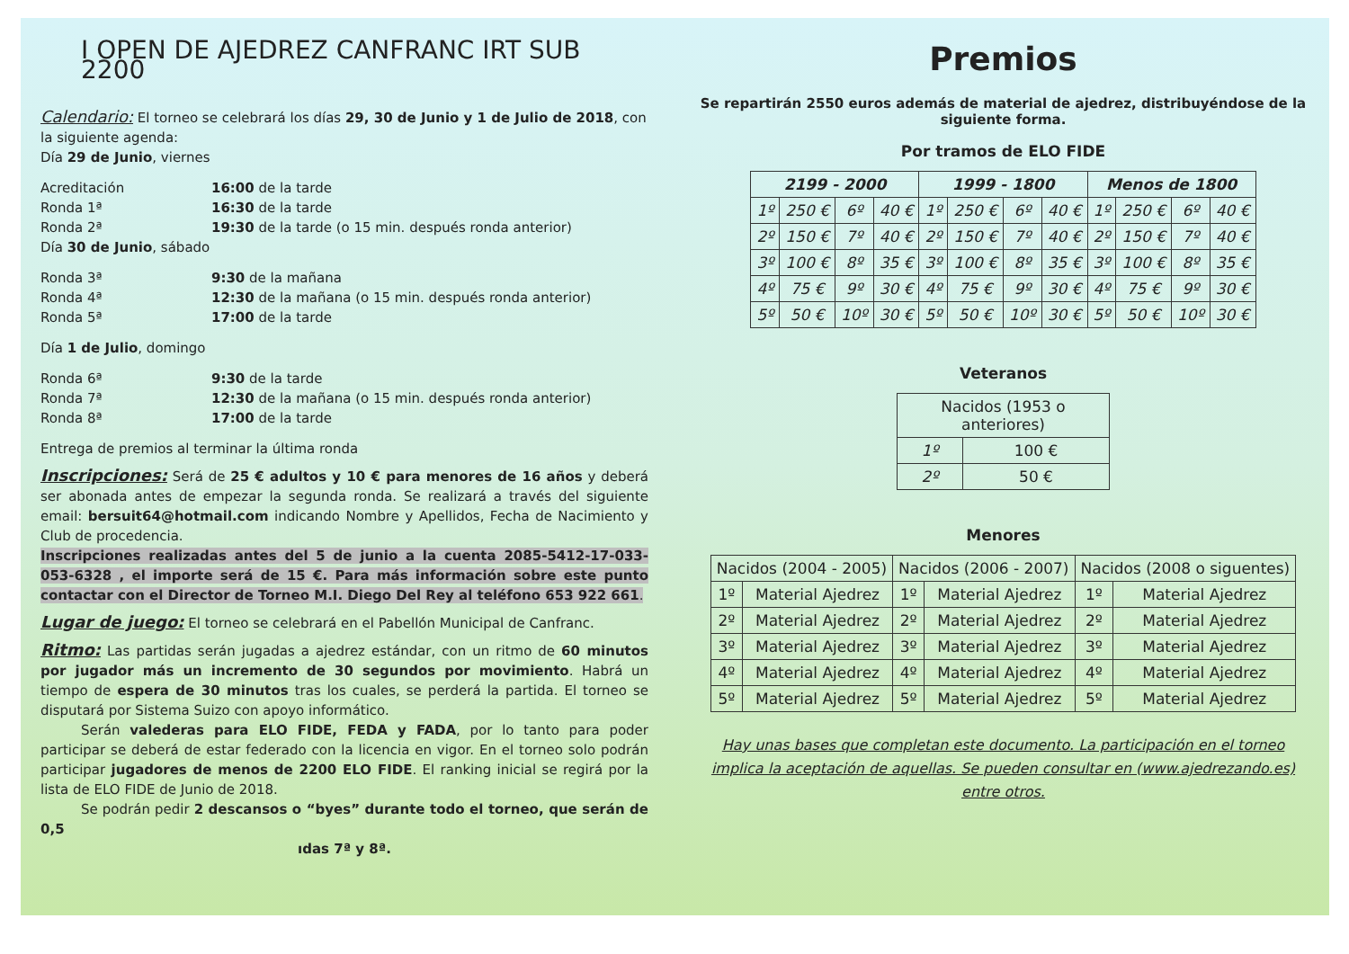I OPEN DE AJEDREZ CANFRANC IRT SUB 2200
Calendario: El torneo se celebrará los días 29, 30 de Junio y 1 de Julio de 2018, con la siguiente agenda:
Día 29 de Junio, viernes
Acreditación 16:00 de la tarde Ronda 1ª 16:30 de la tarde Ronda 2ª 19:30 de la tarde (o 15 min. después ronda anterior)
Día 30 de Junio, sábado
Ronda 3ª 9:30 de la mañana Ronda 4ª 12:30 de la mañana (o 15 min. después ronda anterior) Ronda 5ª 17:00 de la tarde
Día 1 de Julio, domingo
Ronda 6ª 9:30 de la tarde Ronda 7ª 12:30 de la mañana (o 15 min. después ronda anterior) Ronda 8ª 17:00 de la tarde
Entrega de premios al terminar la última ronda
Inscripciones: Será de 25 € adultos y 10 € para menores de 16 años y deberá ser abonada antes de empezar la segunda ronda. Se realizará a través del siguiente email: bersuit64@hotmail.com indicando Nombre y Apellidos, Fecha de Nacimiento y Club de procedencia.
Inscripciones realizadas antes del 5 de junio a la cuenta 2085-5412-17-033-053-6328 , el importe será de 15 €. Para más información sobre este punto contactar con el Director de Torneo M.I. Diego Del Rey al teléfono 653 922 661.
Lugar de juego: El torneo se celebrará en el Pabellón Municipal de Canfranc.
Ritmo: Las partidas serán jugadas a ajedrez estándar, con un ritmo de 60 minutos por jugador más un incremento de 30 segundos por movimiento. Habrá un tiempo de espera de 30 minutos tras los cuales, se perderá la partida. El torneo se disputará por Sistema Suizo con apoyo informático.
   Serán valederas para ELO FIDE, FEDA y FADA, por lo tanto para poder participar se deberá de estar federado con la licencia en vigor. En el torneo solo podrán participar jugadores de menos de 2200 ELO FIDE. El ranking inicial se regirá por la lista de ELO FIDE de Junio de 2018.
   Se podrán pedir 2 descansos o “byes” durante todo el torneo, que serán de 0,5
ıdas 7ª y 8ª.
Premios
Se repartirán 2550 euros además de material de ajedrez, distribuyéndose de la siguiente forma.
Por tramos de ELO FIDE
| 2199 - 2000 | | | | 1999 - 1800 | | | | Menos de 1800 | | | |
| --- | --- | --- | --- | --- | --- | --- | --- | --- | --- | --- | --- |
| 1º | 250 € | 6º | 40 € | 1º | 250 € | 6º | 40 € | 1º | 250 € | 6º | 40 € |
| 2º | 150 € | 7º | 40 € | 2º | 150 € | 7º | 40 € | 2º | 150 € | 7º | 40 € |
| 3º | 100 € | 8º | 35 € | 3º | 100 € | 8º | 35 € | 3º | 100 € | 8º | 35 € |
| 4º | 75 € | 9º | 30 € | 4º | 75 € | 9º | 30 € | 4º | 75 € | 9º | 30 € |
| 5º | 50 € | 10º | 30 € | 5º | 50 € | 10º | 30 € | 5º | 50 € | 10º | 30 € |
Veteranos
| Nacidos (1953 o anteriores) | |
| --- | --- |
| 1º | 100 € |
| 2º | 50 € |
Menores
| Nacidos (2004 - 2005) | | Nacidos (2006 - 2007) | | Nacidos (2008 o siguentes) | |
| --- | --- | --- | --- | --- | --- |
| 1º | Material Ajedrez | 1º | Material Ajedrez | 1º | Material Ajedrez |
| 2º | Material Ajedrez | 2º | Material Ajedrez | 2º | Material Ajedrez |
| 3º | Material Ajedrez | 3º | Material Ajedrez | 3º | Material Ajedrez |
| 4º | Material Ajedrez | 4º | Material Ajedrez | 4º | Material Ajedrez |
| 5º | Material Ajedrez | 5º | Material Ajedrez | 5º | Material Ajedrez |
Hay unas bases que completan este documento. La participación en el torneo implica la aceptación de aquellas. Se pueden consultar en (www.ajedrezando.es) entre otros.